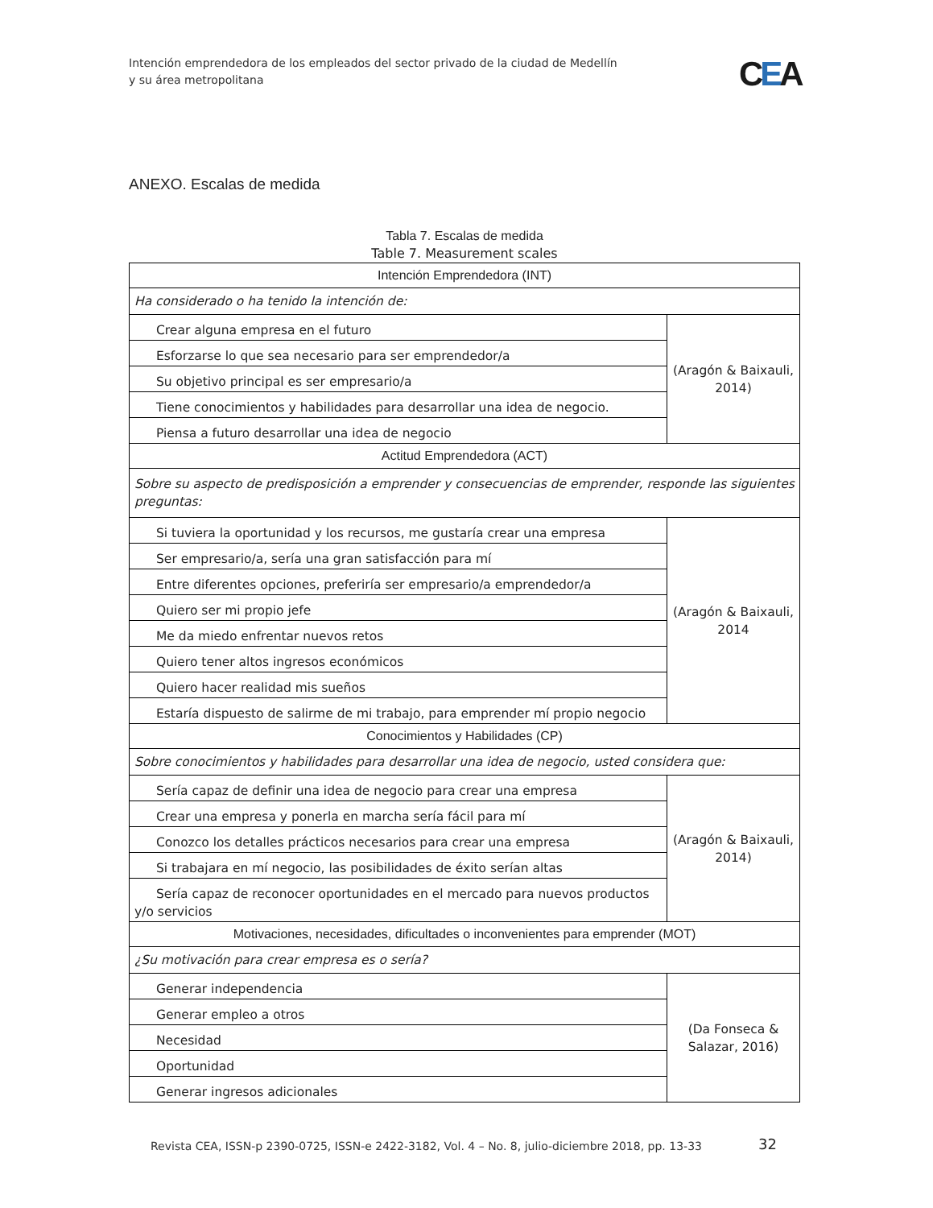Intención emprendedora de los empleados del sector privado de la ciudad de Medellín
y su área metropolitana
CEA
ANEXO. Escalas de medida
Tabla 7. Escalas de medida
Table 7. Measurement scales
| Intención Emprendedora (INT) | |
| --- | --- |
| Ha considerado o ha tenido la intención de: | |
| Crear alguna empresa en el futuro | (Aragón & Baixauli, 2014) |
| Esforzarse lo que sea necesario para ser emprendedor/a | |
| Su objetivo principal es ser empresario/a | |
| Tiene conocimientos y habilidades para desarrollar una idea de negocio. | |
| Piensa a futuro desarrollar una idea de negocio | |
| Actitud Emprendedora (ACT) | |
| Sobre su aspecto de predisposición a emprender y consecuencias de emprender, responde las siguientes preguntas: | |
| Si tuviera la oportunidad y los recursos, me gustaría crear una empresa | (Aragón & Baixauli, 2014 |
| Ser empresario/a, sería una gran satisfacción para mí | |
| Entre diferentes opciones, preferiría ser empresario/a emprendedor/a | |
| Quiero ser mi propio jefe | |
| Me da miedo enfrentar nuevos retos | |
| Quiero tener altos ingresos económicos | |
| Quiero hacer realidad mis sueños | |
| Estaría dispuesto de salirme de mi trabajo, para emprender mí propio negocio | |
| Conocimientos y Habilidades (CP) | |
| Sobre conocimientos y habilidades para desarrollar una idea de negocio, usted considera que: | |
| Sería capaz de definir una idea de negocio para crear una empresa | (Aragón & Baixauli, 2014) |
| Crear una empresa y ponerla en marcha sería fácil para mí | |
| Conozco los detalles prácticos necesarios para crear una empresa | |
| Si trabajara en mí negocio, las posibilidades de éxito serían altas | |
| Sería capaz de reconocer oportunidades en el mercado para nuevos productos y/o servicios | |
| Motivaciones, necesidades, dificultades o inconvenientes para emprender (MOT) | |
| ¿Su motivación para crear empresa es o sería? | |
| Generar independencia | (Da Fonseca & Salazar, 2016) |
| Generar empleo a otros | |
| Necesidad | |
| Oportunidad | |
| Generar ingresos adicionales | |
Revista CEA, ISSN-p 2390-0725, ISSN-e 2422-3182, Vol. 4 – No. 8, julio-diciembre 2018, pp. 13-33
32